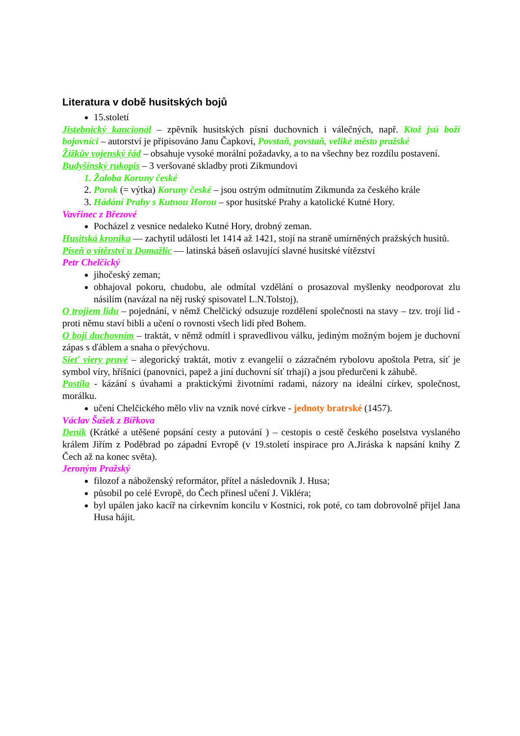Literatura v době husitských bojů
15.století
Jistebnický kancionál – zpěvník husitských písní duchovních i válečných, např. Ktož jsú boží bojovníci – autorství je připisováno Janu Čapkovi, Povstaň, povstaň, veliké město pražské
Žižkův vojenský řád – obsahuje vysoké morální požadavky, a to na všechny bez rozdílu postavení.
Budyšínský rukopis – 3 veršované skladby proti Zikmundovi
1. Žaloba Koruny české
2. Porok (= výtka) Koruny české – jsou ostrým odmítnutím Zikmunda za českého krále
3. Hádání Prahy s Kutnou Horou – spor husitské Prahy a katolické Kutné Hory.
Vavřinec z Březové
Pocházel z vesnice nedaleko Kutné Hory, drobný zeman.
Husitská kronika — zachytil události let 1414 až 1421, stojí na straně umírněných pražských husitů.
Píseň o vítězství u Domažlic — latinská báseň oslavující slavné husitské vítězství
Petr Chelčický
jihočeský zeman;
obhajoval pokoru, chudobu, ale odmítal vzdělání o prosazoval myšlenky neodporovat zlu násilím (navázal na něj ruský spisovatel L.N.Tolstoj).
O trojiem lidu – pojednání, v němž Chelčický odsuzuje rozdělení společnosti na stavy – tzv. trojí lid - proti němu staví bibli a učení o rovnosti všech lidí před Bohem.
O boji duchovním – traktát, v němž odmítl i spravedlivou válku, jediným možným bojem je duchovní zápas s ďáblem a snaha o převýchovu.
Sieť viery pravé – alegorický traktát, motiv z evangelií o zázračném rybolovu apoštola Petra, síť je symbol víry, hříšníci (panovníci, papež a jiní duchovní síť trhají) a jsou předurčeni k záhubě.
Postila - kázání s úvahami a praktickými životními radami, názory na ideální církev, společnost, morálku.
učení Chelčického mělo vliv na vznik nové církve - jednoty bratrské (1457).
Václav Šašek z Bířkova
Deník (Krátké a utěšené popsání cesty a putování ) – cestopis o cestě českého poselstva vyslaného králem Jiřím z Poděbrad po západní Evropě (v 19.století inspirace pro A.Jiráska k napsání knihy Z Čech až na konec světa).
Jeroným Pražský
filozof a náboženský reformátor, přítel a následovník J. Husa;
působil po celé Evropě, do Čech přinesl učení J. Vikléra;
byl upálen jako kacíř na církevním koncilu v Kostnici, rok poté, co tam dobrovolně přijel Jana Husa hájit.